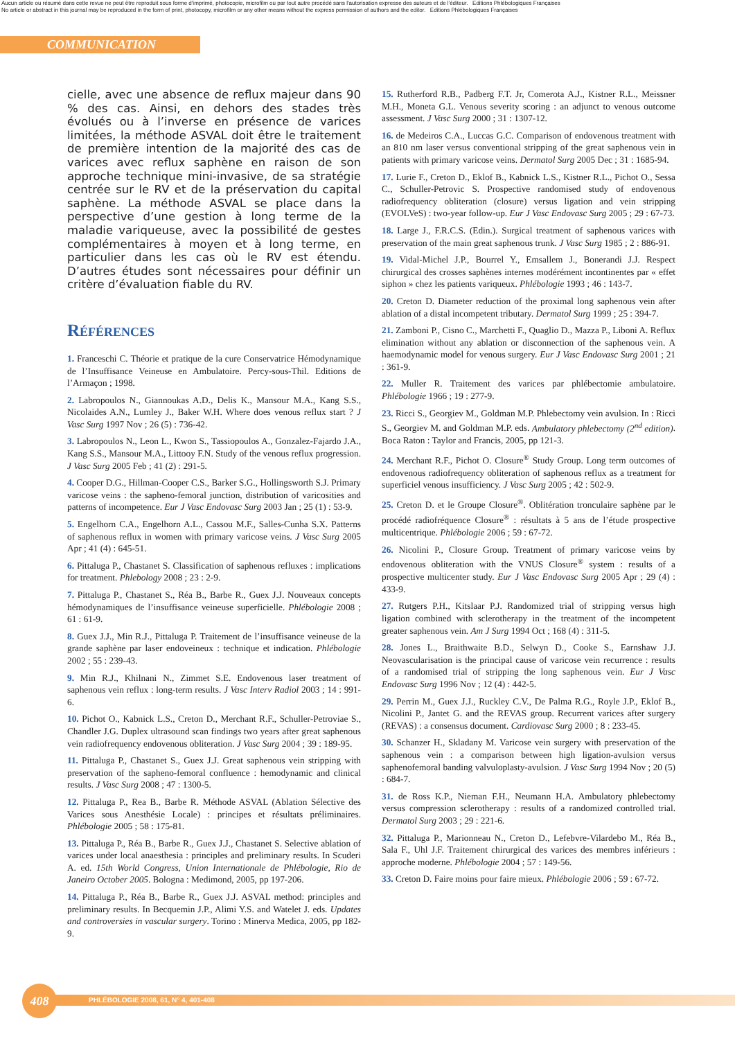Aucun article ou résumé dans cette revue ne peut être reproduit sous forme d'imprimé, photocopie, microfilm ou par tout autre procédé sans l'autorisation expresse des auteurs et de l'éditeur. Editions Phlébologiques Françaises
No article or abstract in this journal may be reproduced in the form of print, photocopy, microfilm or any other means without the express permission of authors and the editor. Editions Phlébologiques Françaises
COMMUNICATION
cielle, avec une absence de reflux majeur dans 90 % des cas. Ainsi, en dehors des stades très évolués ou à l’inverse en présence de varices limitées, la méthode ASVAL doit être le traitement de première intention de la majorité des cas de varices avec reflux saphène en raison de son approche technique mini-invasive, de sa stratégie centrée sur le RV et de la préservation du capital saphène. La méthode ASVAL se place dans la perspective d’une gestion à long terme de la maladie variqueuse, avec la possibilité de gestes complémentaires à moyen et à long terme, en particulier dans les cas où le RV est étendu. D’autres études sont nécessaires pour définir un critère d’évaluation fiable du RV.
Références
1. Franceschi C. Théorie et pratique de la cure Conservatrice Hémodynamique de l’Insuffisance Veineuse en Ambulatoire. Percy-sous-Thil. Editions de l’Armaçon ; 1998.
2. Labropoulos N., Giannoukas A.D., Delis K., Mansour M.A., Kang S.S., Nicolaides A.N., Lumley J., Baker W.H. Where does venous reflux start ? J Vasc Surg 1997 Nov ; 26 (5) : 736-42.
3. Labropoulos N., Leon L., Kwon S., Tassiopoulos A., Gonzalez-Fajardo J.A., Kang S.S., Mansour M.A., Littooy F.N. Study of the venous reflux progression. J Vasc Surg 2005 Feb ; 41 (2) : 291-5.
4. Cooper D.G., Hillman-Cooper C.S., Barker S.G., Hollingsworth S.J. Primary varicose veins : the sapheno-femoral junction, distribution of varicosities and patterns of incompetence. Eur J Vasc Endovasc Surg 2003 Jan ; 25 (1) : 53-9.
5. Engelhorn C.A., Engelhorn A.L., Cassou M.F., Salles-Cunha S.X. Patterns of saphenous reflux in women with primary varicose veins. J Vasc Surg 2005 Apr ; 41 (4) : 645-51.
6. Pittaluga P., Chastanet S. Classification of saphenous refluxes : implications for treatment. Phlebology 2008 ; 23 : 2-9.
7. Pittaluga P., Chastanet S., Réa B., Barbe R., Guex J.J. Nouveaux concepts hémodynamiques de l’insuffisance veineuse superficielle. Phlébologie 2008 ; 61 : 61-9.
8. Guex J.J., Min R.J., Pittaluga P. Traitement de l’insuffisance veineuse de la grande saphène par laser endoveineux : technique et indication. Phlébologie 2002 ; 55 : 239-43.
9. Min R.J., Khilnani N., Zimmet S.E. Endovenous laser treatment of saphenous vein reflux : long-term results. J Vasc Interv Radiol 2003 ; 14 : 991-6.
10. Pichot O., Kabnick L.S., Creton D., Merchant R.F., Schuller-Petroviae S., Chandler J.G. Duplex ultrasound scan findings two years after great saphenous vein radiofrequency endovenous obliteration. J Vasc Surg 2004 ; 39 : 189-95.
11. Pittaluga P., Chastanet S., Guex J.J. Great saphenous vein stripping with preservation of the sapheno-femoral confluence : hemodynamic and clinical results. J Vasc Surg 2008 ; 47 : 1300-5.
12. Pittaluga P., Rea B., Barbe R. Méthode ASVAL (Ablation Sélective des Varices sous Anesthésie Locale) : principes et résultats préliminaires. Phlébologie 2005 ; 58 : 175-81.
13. Pittaluga P., Réa B., Barbe R., Guex J.J., Chastanet S. Selective ablation of varices under local anaesthesia : principles and preliminary results. In Scuderi A. ed. 15th World Congress, Union Internationale de Phlébologie, Rio de Janeiro October 2005. Bologna : Medimond, 2005, pp 197-206.
14. Pittaluga P., Réa B., Barbe R., Guex J.J. ASVAL method: principles and preliminary results. In Becquemin J.P., Alimi Y.S. and Watelet J. eds. Updates and controversies in vascular surgery. Torino : Minerva Medica, 2005, pp 182-9.
15. Rutherford R.B., Padberg F.T. Jr, Comerota A.J., Kistner R.L., Meissner M.H., Moneta G.L. Venous severity scoring : an adjunct to venous outcome assessment. J Vasc Surg 2000 ; 31 : 1307-12.
16. de Medeiros C.A., Luccas G.C. Comparison of endovenous treatment with an 810 nm laser versus conventional stripping of the great saphenous vein in patients with primary varicose veins. Dermatol Surg 2005 Dec ; 31 : 1685-94.
17. Lurie F., Creton D., Eklof B., Kabnick L.S., Kistner R.L., Pichot O., Sessa C., Schuller-Petrovic S. Prospective randomised study of endovenous radiofrequency obliteration (closure) versus ligation and vein stripping (EVOLVeS) : two-year follow-up. Eur J Vasc Endovasc Surg 2005 ; 29 : 67-73.
18. Large J., F.R.C.S. (Edin.). Surgical treatment of saphenous varices with preservation of the main great saphenous trunk. J Vasc Surg 1985 ; 2 : 886-91.
19. Vidal-Michel J.P., Bourrel Y., Emsallem J., Bonerandi J.J. Respect chirurgical des crosses saphènes internes modérément incontinentes par « effet siphon » chez les patients variqueux. Phlébologie 1993 ; 46 : 143-7.
20. Creton D. Diameter reduction of the proximal long saphenous vein after ablation of a distal incompetent tributary. Dermatol Surg 1999 ; 25 : 394-7.
21. Zamboni P., Cisno C., Marchetti F., Quaglio D., Mazza P., Liboni A. Reflux elimination without any ablation or disconnection of the saphenous vein. A haemodynamic model for venous surgery. Eur J Vasc Endovasc Surg 2001 ; 21 : 361-9.
22. Muller R. Traitement des varices par phlébectomie ambulatoire. Phlébologie 1966 ; 19 : 277-9.
23. Ricci S., Georgiev M., Goldman M.P. Phlebectomy vein avulsion. In : Ricci S., Georgiev M. and Goldman M.P. eds. Ambulatory phlebectomy (2<sup>nd</sup> edition). Boca Raton : Taylor and Francis, 2005, pp 121-3.
24. Merchant R.F., Pichot O. Closure<sup>®</sup> Study Group. Long term outcomes of endovenous radiofrequency obliteration of saphenous reflux as a treatment for superficiel venous insufficiency. J Vasc Surg 2005 ; 42 : 502-9.
25. Creton D. et le Groupe Closure<sup>®</sup>. Oblitération tronculaire saphène par le procédé radiofréquence Closure<sup>®</sup> : résultats à 5 ans de l’étude prospective multicentrique. Phlébologie 2006 ; 59 : 67-72.
26. Nicolini P., Closure Group. Treatment of primary varicose veins by endovenous obliteration with the VNUS Closure<sup>®</sup> system : results of a prospective multicenter study. Eur J Vasc Endovasc Surg 2005 Apr ; 29 (4) : 433-9.
27. Rutgers P.H., Kitslaar P.J. Randomized trial of stripping versus high ligation combined with sclerotherapy in the treatment of the incompetent greater saphenous vein. Am J Surg 1994 Oct ; 168 (4) : 311-5.
28. Jones L., Braithwaite B.D., Selwyn D., Cooke S., Earnshaw J.J. Neovascularisation is the principal cause of varicose vein recurrence : results of a randomised trial of stripping the long saphenous vein. Eur J Vasc Endovasc Surg 1996 Nov ; 12 (4) : 442-5.
29. Perrin M., Guex J.J., Ruckley C.V., De Palma R.G., Royle J.P., Eklof B., Nicolini P., Jantet G. and the REVAS group. Recurrent varices after surgery (REVAS) : a consensus document. Cardiovasc Surg 2000 ; 8 : 233-45.
30. Schanzer H., Skladany M. Varicose vein surgery with preservation of the saphenous vein : a comparison between high ligation-avulsion versus saphenofemoral banding valvuloplasty-avulsion. J Vasc Surg 1994 Nov ; 20 (5) : 684-7.
31. de Ross K.P., Nieman F.H., Neumann H.A. Ambulatory phlebectomy versus compression sclerotherapy : results of a randomized controlled trial. Dermatol Surg 2003 ; 29 : 221-6.
32. Pittaluga P., Marionneau N., Creton D., Lefebvre-Vilardebo M., Réa B., Sala F., Uhl J.F. Traitement chirurgical des varices des membres inférieurs : approche moderne. Phlébologie 2004 ; 57 : 149-56.
33. Creton D. Faire moins pour faire mieux. Phlébologie 2006 ; 59 : 67-72.
PHLÉBOLOGIE 2008, 61, N° 4, 401-408
408